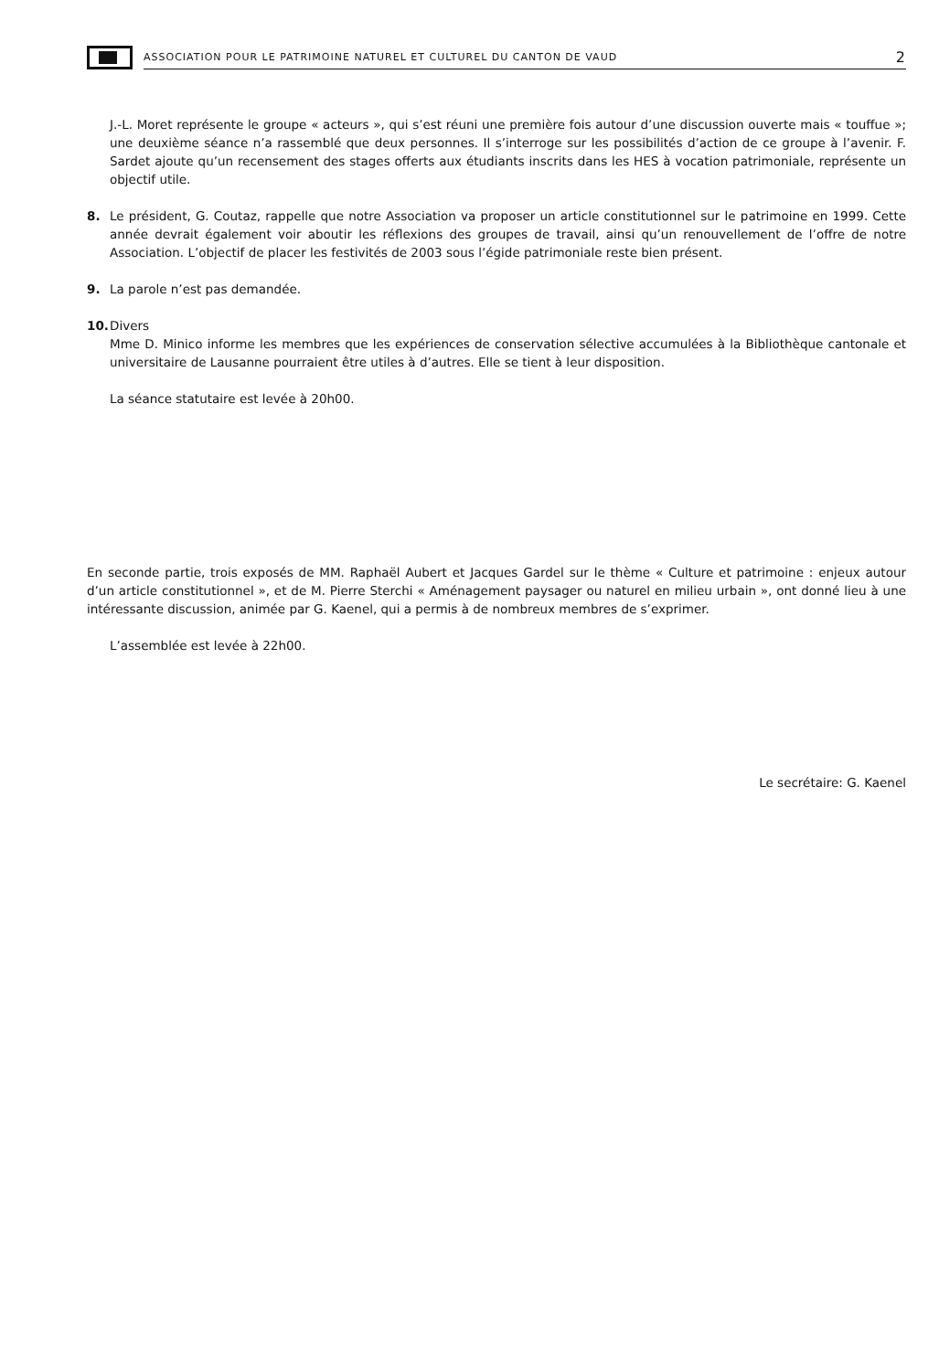ASSOCIATION POUR LE PATRIMOINE NATUREL ET CULTUREL DU CANTON DE VAUD 2
J.-L. Moret représente le groupe « acteurs », qui s’est réuni une première fois autour d’une discussion ouverte mais « touffue »; une deuxième séance n’a rassemblé que deux personnes. Il s’interroge sur les possibilités d’action de ce groupe à l’avenir. F. Sardet ajoute qu’un recensement des stages offerts aux étudiants inscrits dans les HES à vocation patrimoniale, représente un objectif utile.
8. Le président, G. Coutaz, rappelle que notre Association va proposer un article constitutionnel sur le patrimoine en 1999. Cette année devrait également voir aboutir les réflexions des groupes de travail, ainsi qu’un renouvellement de l’offre de notre Association. L’objectif de placer les festivités de 2003 sous l’égide patrimoniale reste bien présent.
9. La parole n’est pas demandée.
10. Divers
Mme D. Minico informe les membres que les expériences de conservation sélective accumulées à la Bibliothèque cantonale et universitaire de Lausanne pourraient être utiles à d’autres. Elle se tient à leur disposition.
La séance statutaire est levée à 20h00.
En seconde partie, trois exposés de MM. Raphaël Aubert et Jacques Gardel sur le thème « Culture et patrimoine : enjeux autour d’un article constitutionnel », et de M. Pierre Sterchi « Aménagement paysager ou naturel en milieu urbain », ont donné lieu à une intéressante discussion, animée par G. Kaenel, qui a permis à de nombreux membres de s’exprimer.
L’assemblée est levée à 22h00.
Le secrétaire: G. Kaenel